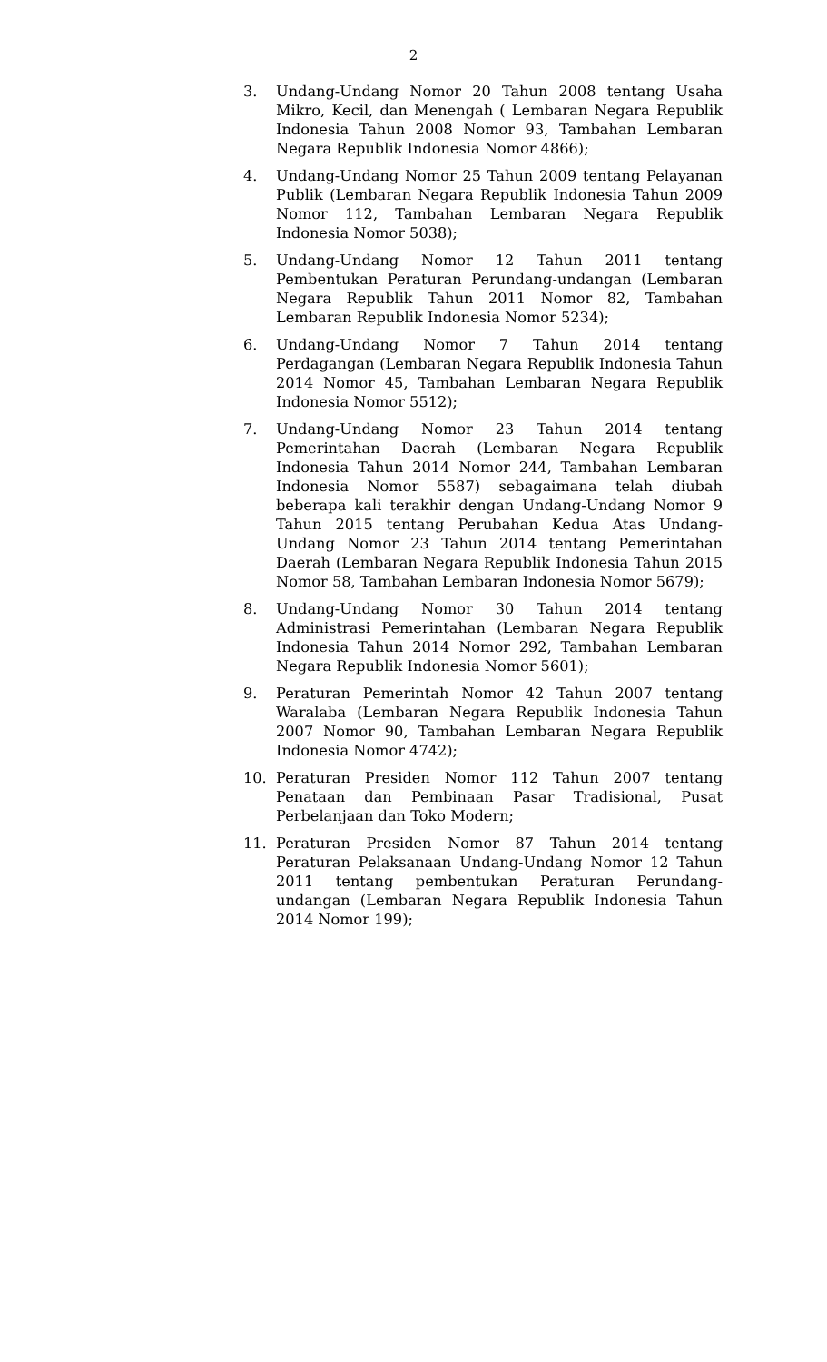2
3. Undang-Undang Nomor 20 Tahun 2008 tentang Usaha Mikro, Kecil, dan Menengah ( Lembaran Negara Republik Indonesia Tahun 2008 Nomor 93, Tambahan Lembaran Negara Republik Indonesia Nomor 4866);
4. Undang-Undang Nomor 25 Tahun 2009 tentang Pelayanan Publik (Lembaran Negara Republik Indonesia Tahun 2009 Nomor 112, Tambahan Lembaran Negara Republik Indonesia Nomor 5038);
5. Undang-Undang Nomor 12 Tahun 2011 tentang Pembentukan Peraturan Perundang-undangan (Lembaran Negara Republik Tahun 2011 Nomor 82, Tambahan Lembaran Republik Indonesia Nomor 5234);
6. Undang-Undang Nomor 7 Tahun 2014 tentang Perdagangan (Lembaran Negara Republik Indonesia Tahun 2014 Nomor 45, Tambahan Lembaran Negara Republik Indonesia Nomor 5512);
7. Undang-Undang Nomor 23 Tahun 2014 tentang Pemerintahan Daerah (Lembaran Negara Republik Indonesia Tahun 2014 Nomor 244, Tambahan Lembaran Indonesia Nomor 5587) sebagaimana telah diubah beberapa kali terakhir dengan Undang-Undang Nomor 9 Tahun 2015 tentang Perubahan Kedua Atas Undang-Undang Nomor 23 Tahun 2014 tentang Pemerintahan Daerah (Lembaran Negara Republik Indonesia Tahun 2015 Nomor 58, Tambahan Lembaran Indonesia Nomor 5679);
8. Undang-Undang Nomor 30 Tahun 2014 tentang Administrasi Pemerintahan (Lembaran Negara Republik Indonesia Tahun 2014 Nomor 292, Tambahan Lembaran Negara Republik Indonesia Nomor 5601);
9. Peraturan Pemerintah Nomor 42 Tahun 2007 tentang Waralaba (Lembaran Negara Republik Indonesia Tahun 2007 Nomor 90, Tambahan Lembaran Negara Republik Indonesia Nomor 4742);
10. Peraturan Presiden Nomor 112 Tahun 2007 tentang Penataan dan Pembinaan Pasar Tradisional, Pusat Perbelanjaan dan Toko Modern;
11. Peraturan Presiden Nomor 87 Tahun 2014 tentang Peraturan Pelaksanaan Undang-Undang Nomor 12 Tahun 2011 tentang pembentukan Peraturan Perundang-undangan (Lembaran Negara Republik Indonesia Tahun 2014 Nomor 199);